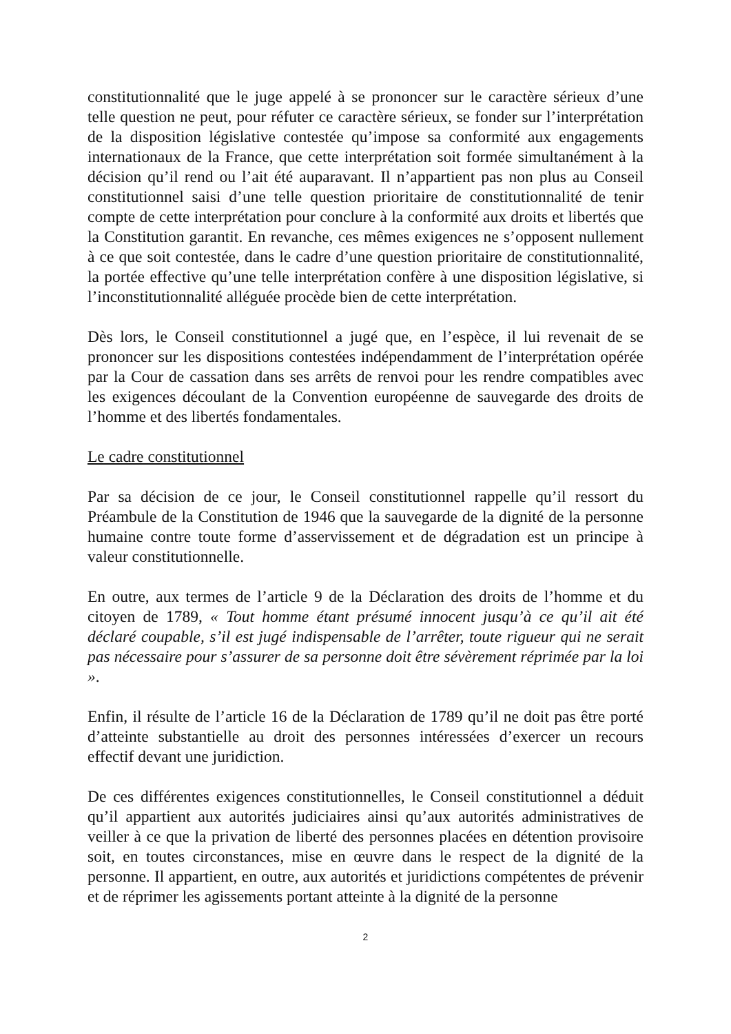constitutionnalité que le juge appelé à se prononcer sur le caractère sérieux d’une telle question ne peut, pour réfuter ce caractère sérieux, se fonder sur l’interprétation de la disposition législative contestée qu’impose sa conformité aux engagements internationaux de la France, que cette interprétation soit formée simultanément à la décision qu’il rend ou l’ait été auparavant. Il n’appartient pas non plus au Conseil constitutionnel saisi d’une telle question prioritaire de constitutionnalité de tenir compte de cette interprétation pour conclure à la conformité aux droits et libertés que la Constitution garantit. En revanche, ces mêmes exigences ne s’opposent nullement à ce que soit contestée, dans le cadre d’une question prioritaire de constitutionnalité, la portée effective qu’une telle interprétation confère à une disposition législative, si l’inconstitutionnalité alléguée procède bien de cette interprétation.
Dès lors, le Conseil constitutionnel a jugé que, en l’espèce, il lui revenait de se prononcer sur les dispositions contestées indépendamment de l’interprétation opérée par la Cour de cassation dans ses arrêts de renvoi pour les rendre compatibles avec les exigences découlant de la Convention européenne de sauvegarde des droits de l’homme et des libertés fondamentales.
Le cadre constitutionnel
Par sa décision de ce jour, le Conseil constitutionnel rappelle qu’il ressort du Préambule de la Constitution de 1946 que la sauvegarde de la dignité de la personne humaine contre toute forme d’asservissement et de dégradation est un principe à valeur constitutionnelle.
En outre, aux termes de l’article 9 de la Déclaration des droits de l’homme et du citoyen de 1789, « Tout homme étant présumé innocent jusqu’à ce qu’il ait été déclaré coupable, s’il est jugé indispensable de l’arrêter, toute rigueur qui ne serait pas nécessaire pour s’assurer de sa personne doit être sévèrement réprimée par la loi ».
Enfin, il résulte de l’article 16 de la Déclaration de 1789 qu’il ne doit pas être porté d’atteinte substantielle au droit des personnes intéressées d’exercer un recours effectif devant une juridiction.
De ces différentes exigences constitutionnelles, le Conseil constitutionnel a déduit qu’il appartient aux autorités judiciaires ainsi qu’aux autorités administratives de veiller à ce que la privation de liberté des personnes placées en détention provisoire soit, en toutes circonstances, mise en œuvre dans le respect de la dignité de la personne. Il appartient, en outre, aux autorités et juridictions compétentes de prévenir et de réprimer les agissements portant atteinte à la dignité de la personne
2